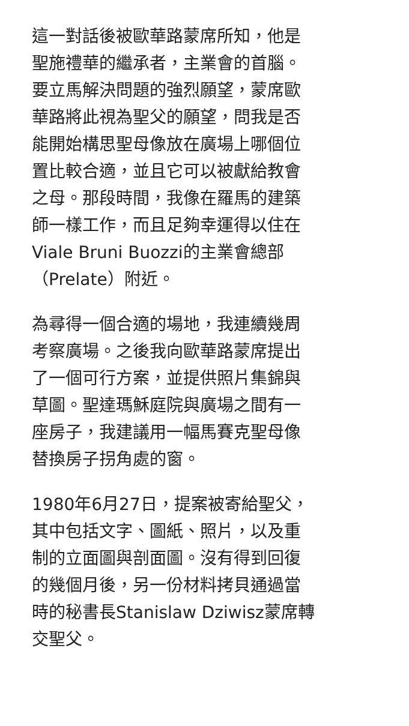這一對話後被歐華路蒙席所知，他是
聖施禮華的繼承者，主業會的首腦。
要立馬解決問題的強烈願望，蒙席歐
華路將此視為聖父的願望，問我是否
能開始構思聖母像放在廣場上哪個位
置比較合適，並且它可以被獻給教會
之母。那段時間，我像在羅馬的建築
師一樣工作，而且足夠幸運得以住在
Viale Bruni Buozzi的主業會總部
（Prelate）附近。
為尋得一個合適的場地，我連續幾周
考察廣場。之後我向歐華路蒙席提出
了一個可行方案，並提供照片集錦與
草圖。聖達瑪穌庭院與廣場之間有一
座房子，我建議用一幅馬賽克聖母像
替換房子拐角處的窗。
1980年6月27日，提案被寄給聖父，
其中包括文字、圖紙、照片，以及重
制的立面圖與剖面圖。沒有得到回復
的幾個月後，另一份材料拷貝通過當
時的秘書長Stanislaw Dziwisz蒙席轉
交聖父。